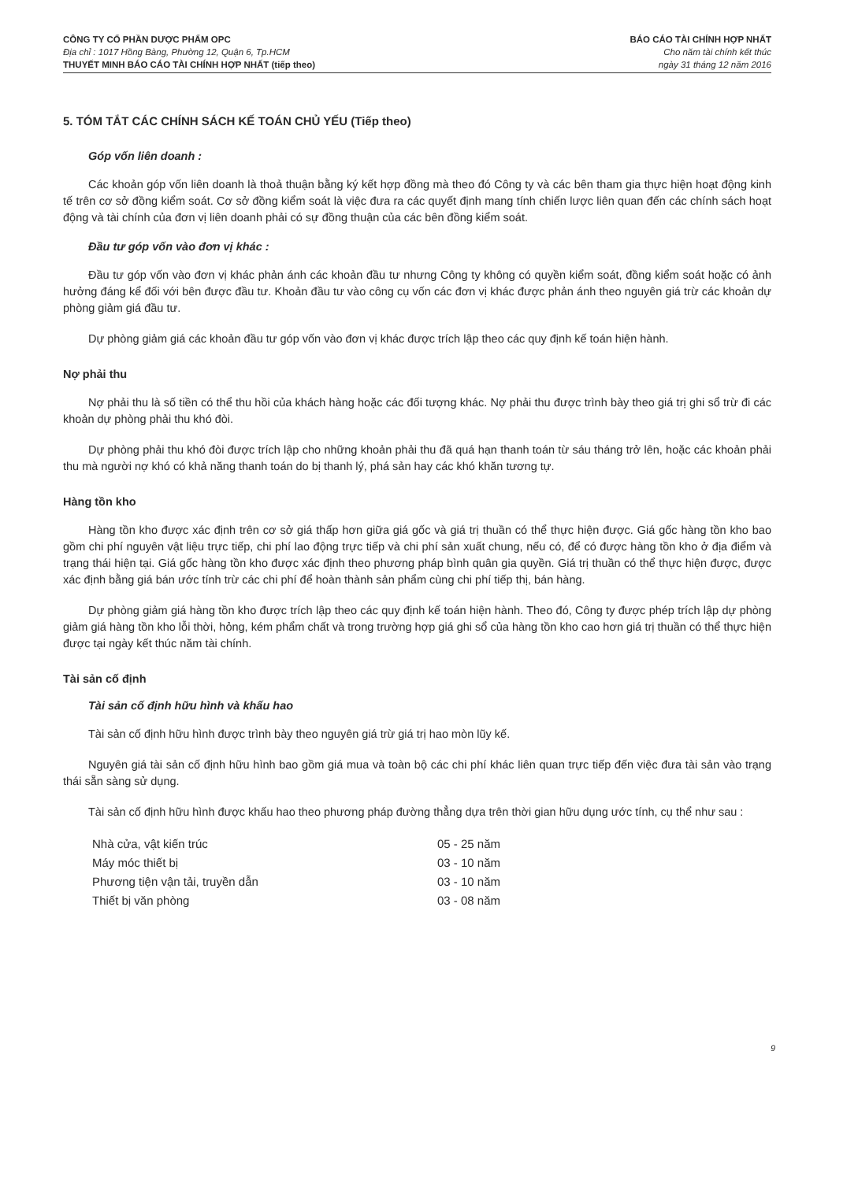CÔNG TY CỔ PHẦN DƯỢC PHẨM OPC
Địa chỉ : 1017 Hồng Bàng, Phường 12, Quận 6, Tp.HCM
THUYẾT MINH BÁO CÁO TÀI CHÍNH HỢP NHẤT (tiếp theo)
BÁO CÁO TÀI CHÍNH HỢP NHẤT
Cho năm tài chính kết thúc
ngày 31 tháng 12 năm 2016
5. TÓM TẮT CÁC CHÍNH SÁCH KẾ TOÁN CHỦ YẾU (Tiếp theo)
Góp vốn liên doanh :
Các khoản góp vốn liên doanh là thoả thuận bằng ký kết hợp đồng mà theo đó Công ty và các bên tham gia thực hiện hoạt động kinh tế trên cơ sở đồng kiểm soát. Cơ sở đồng kiểm soát là việc đưa ra các quyết định mang tính chiến lược liên quan đến các chính sách hoạt động và tài chính của đơn vị liên doanh phải có sự đồng thuận của các bên đồng kiểm soát.
Đầu tư góp vốn vào đơn vị khác :
Đầu tư góp vốn vào đơn vị khác phản ánh các khoản đầu tư nhưng Công ty không có quyền kiểm soát, đồng kiểm soát hoặc có ảnh hưởng đáng kể đối với bên được đầu tư. Khoản đầu tư vào công cụ vốn các đơn vị khác được phản ánh theo nguyên giá trừ các khoản dự phòng giảm giá đầu tư.
Dự phòng giảm giá các khoản đầu tư góp vốn vào đơn vị khác được trích lập theo các quy định kế toán hiện hành.
Nợ phải thu
Nợ phải thu là số tiền có thể thu hồi của khách hàng hoặc các đối tượng khác. Nợ phải thu được trình bày theo giá trị ghi sổ trừ đi các khoản dự phòng phải thu khó đòi.
Dự phòng phải thu khó đòi được trích lập cho những khoản phải thu đã quá hạn thanh toán từ sáu tháng trở lên, hoặc các khoản phải thu mà người nợ khó có khả năng thanh toán do bị thanh lý, phá sản hay các khó khăn tương tự.
Hàng tồn kho
Hàng tồn kho được xác định trên cơ sở giá thấp hơn giữa giá gốc và giá trị thuần có thể thực hiện được. Giá gốc hàng tồn kho bao gồm chi phí nguyên vật liệu trực tiếp, chi phí lao động trực tiếp và chi phí sản xuất chung, nếu có, để có được hàng tồn kho ở địa điểm và trạng thái hiện tại. Giá gốc hàng tồn kho được xác định theo phương pháp bình quân gia quyền. Giá trị thuần có thể thực hiện được, được xác định bằng giá bán ước tính trừ các chi phí để hoàn thành sản phẩm cùng chi phí tiếp thị, bán hàng.
Dự phòng giảm giá hàng tồn kho được trích lập theo các quy định kế toán hiện hành. Theo đó, Công ty được phép trích lập dự phòng giảm giá hàng tồn kho lỗi thời, hỏng, kém phẩm chất và trong trường hợp giá ghi sổ của hàng tồn kho cao hơn giá trị thuần có thể thực hiện được tại ngày kết thúc năm tài chính.
Tài sản cố định
Tài sản cố định hữu hình và khấu hao
Tài sản cố định hữu hình được trình bày theo nguyên giá trừ giá trị hao mòn lũy kế.
Nguyên giá tài sản cố định hữu hình bao gồm giá mua và toàn bộ các chi phí khác liên quan trực tiếp đến việc đưa tài sản vào trạng thái sẵn sàng sử dụng.
Tài sản cố định hữu hình được khấu hao theo phương pháp đường thẳng dựa trên thời gian hữu dụng ước tính, cụ thể như sau :
| Nhà cửa, vật kiến trúc | 05 - 25 năm |
| Máy móc thiết bị | 03 - 10 năm |
| Phương tiện vận tải, truyền dẫn | 03 - 10 năm |
| Thiết bị văn phòng | 03 - 08 năm |
9